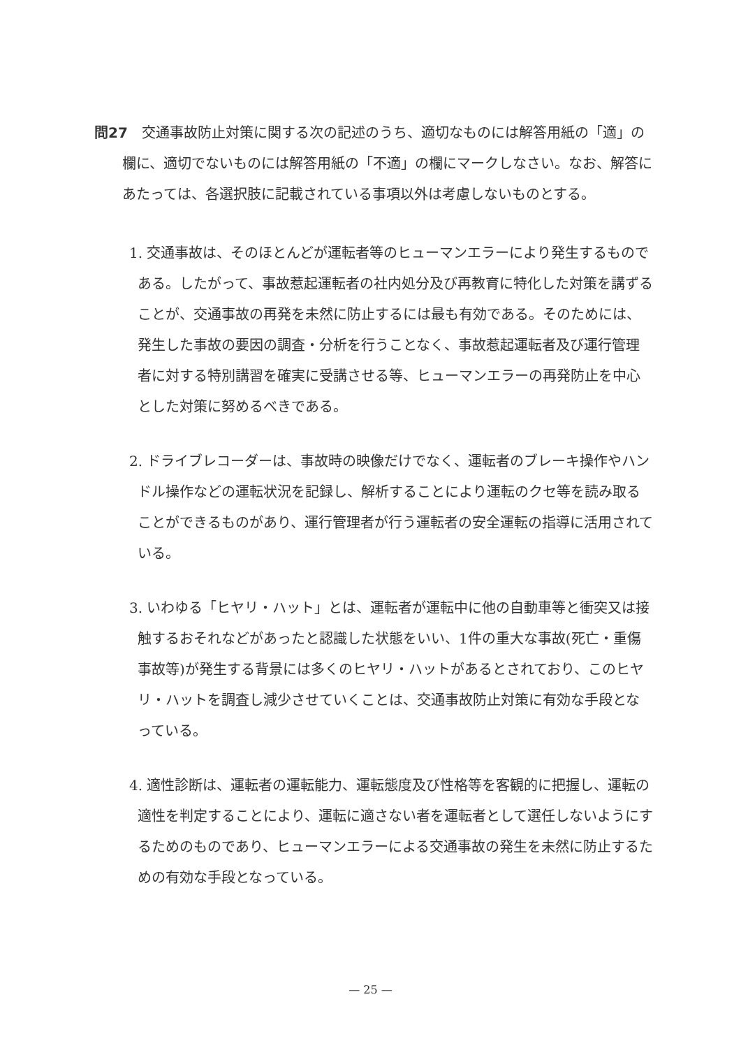問27 交通事故防止対策に関する次の記述のうち、適切なものには解答用紙の「適」の欄に、適切でないものには解答用紙の「不適」の欄にマークしなさい。なお、解答にあたっては、各選択肢に記載されている事項以外は考慮しないものとする。
1. 交通事故は、そのほとんどが運転者等のヒューマンエラーにより発生するものである。したがって、事故惹起運転者の社内処分及び再教育に特化した対策を講ずることが、交通事故の再発を未然に防止するには最も有効である。そのためには、発生した事故の要因の調査・分析を行うことなく、事故惹起運転者及び運行管理者に対する特別講習を確実に受講させる等、ヒューマンエラーの再発防止を中心とした対策に努めるべきである。
2. ドライブレコーダーは、事故時の映像だけでなく、運転者のブレーキ操作やハンドル操作などの運転状況を記録し、解析することにより運転のクセ等を読み取ることができるものがあり、運行管理者が行う運転者の安全運転の指導に活用されている。
3. いわゆる「ヒヤリ・ハット」とは、運転者が運転中に他の自動車等と衝突又は接触するおそれなどがあったと認識した状態をいい、1件の重大な事故(死亡・重傷事故等)が発生する背景には多くのヒヤリ・ハットがあるとされており、このヒヤリ・ハットを調査し減少させていくことは、交通事故防止対策に有効な手段となっている。
4. 適性診断は、運転者の運転能力、運転態度及び性格等を客観的に把握し、運転の適性を判定することにより、運転に適さない者を運転者として選任しないようにするためのものであり、ヒューマンエラーによる交通事故の発生を未然に防止するための有効な手段となっている。
— 25 —